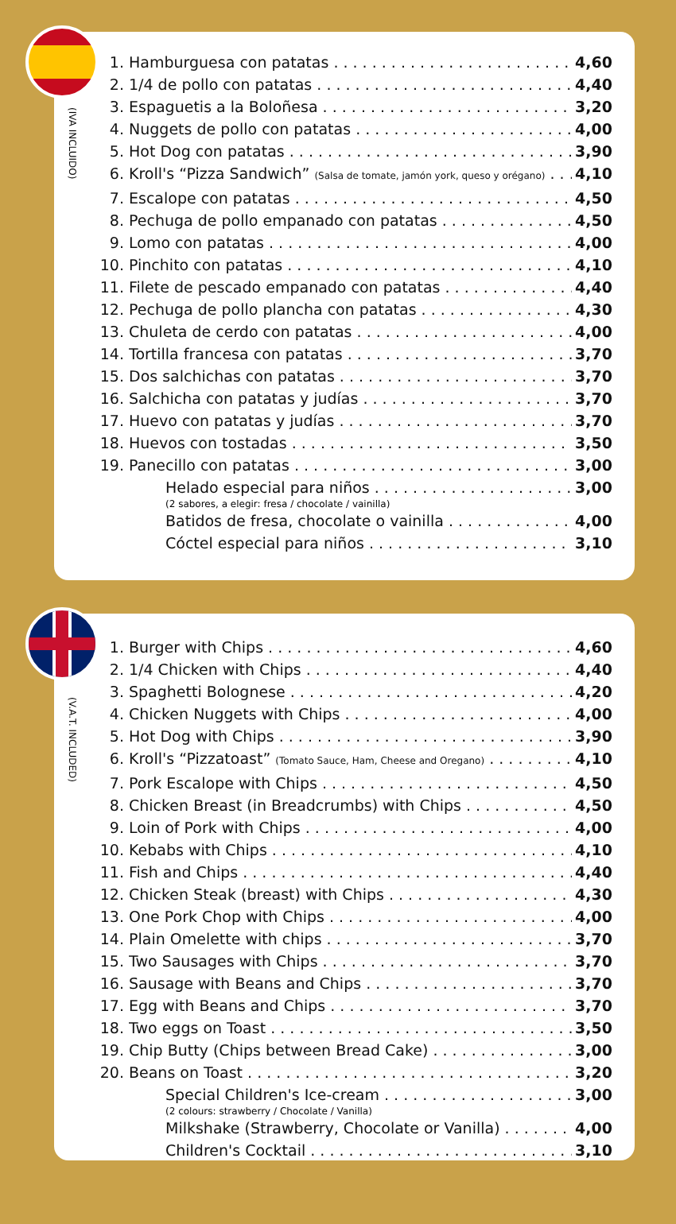(IVA INCLUIDO)
1. Hamburguesa con patatas 4,60
2. 1/4 de pollo con patatas 4,40
3. Espaguetis a la Boloñesa 3,20
4. Nuggets de pollo con patatas 4,00
5. Hot Dog con patatas 3,90
6. Kroll's “Pizza Sandwich” (Salsa de tomate, jamón york, queso y orégano) 4,10
7. Escalope con patatas 4,50
8. Pechuga de pollo empanado con patatas 4,50
9. Lomo con patatas 4,00
10. Pinchito con patatas 4,10
11. Filete de pescado empanado con patatas 4,40
12. Pechuga de pollo plancha con patatas 4,30
13. Chuleta de cerdo con patatas 4,00
14. Tortilla francesa con patatas 3,70
15. Dos salchichas con patatas 3,70
16. Salchicha con patatas y judías 3,70
17. Huevo con patatas y judías 3,70
18. Huevos con tostadas 3,50
19. Panecillo con patatas 3,00
Helado especial para niños 3,00
(2 sabores, a elegir: fresa / chocolate / vainilla)
Batidos de fresa, chocolate o vainilla 4,00
Cóctel especial para niños 3,10
(V.A.T. INCLUDED)
1. Burger with Chips 4,60
2. 1/4 Chicken with Chips 4,40
3. Spaghetti Bolognese 4,20
4. Chicken Nuggets with Chips 4,00
5. Hot Dog with Chips 3,90
6. Kroll's “Pizzatoast” (Tomato Sauce, Ham, Cheese and Oregano) 4,10
7. Pork Escalope with Chips 4,50
8. Chicken Breast (in Breadcrumbs) with Chips 4,50
9. Loin of Pork with Chips 4,00
10. Kebabs with Chips 4,10
11. Fish and Chips 4,40
12. Chicken Steak (breast) with Chips 4,30
13. One Pork Chop with Chips 4,00
14. Plain Omelette with chips 3,70
15. Two Sausages with Chips 3,70
16. Sausage with Beans and Chips 3,70
17. Egg with Beans and Chips 3,70
18. Two eggs on Toast 3,50
19. Chip Butty (Chips between Bread Cake) 3,00
20. Beans on Toast 3,20
Special Children's Ice-cream 3,00
(2 colours: strawberry / Chocolate / Vanilla)
Milkshake (Strawberry, Chocolate or Vanilla) 4,00
Children's Cocktail 3,10